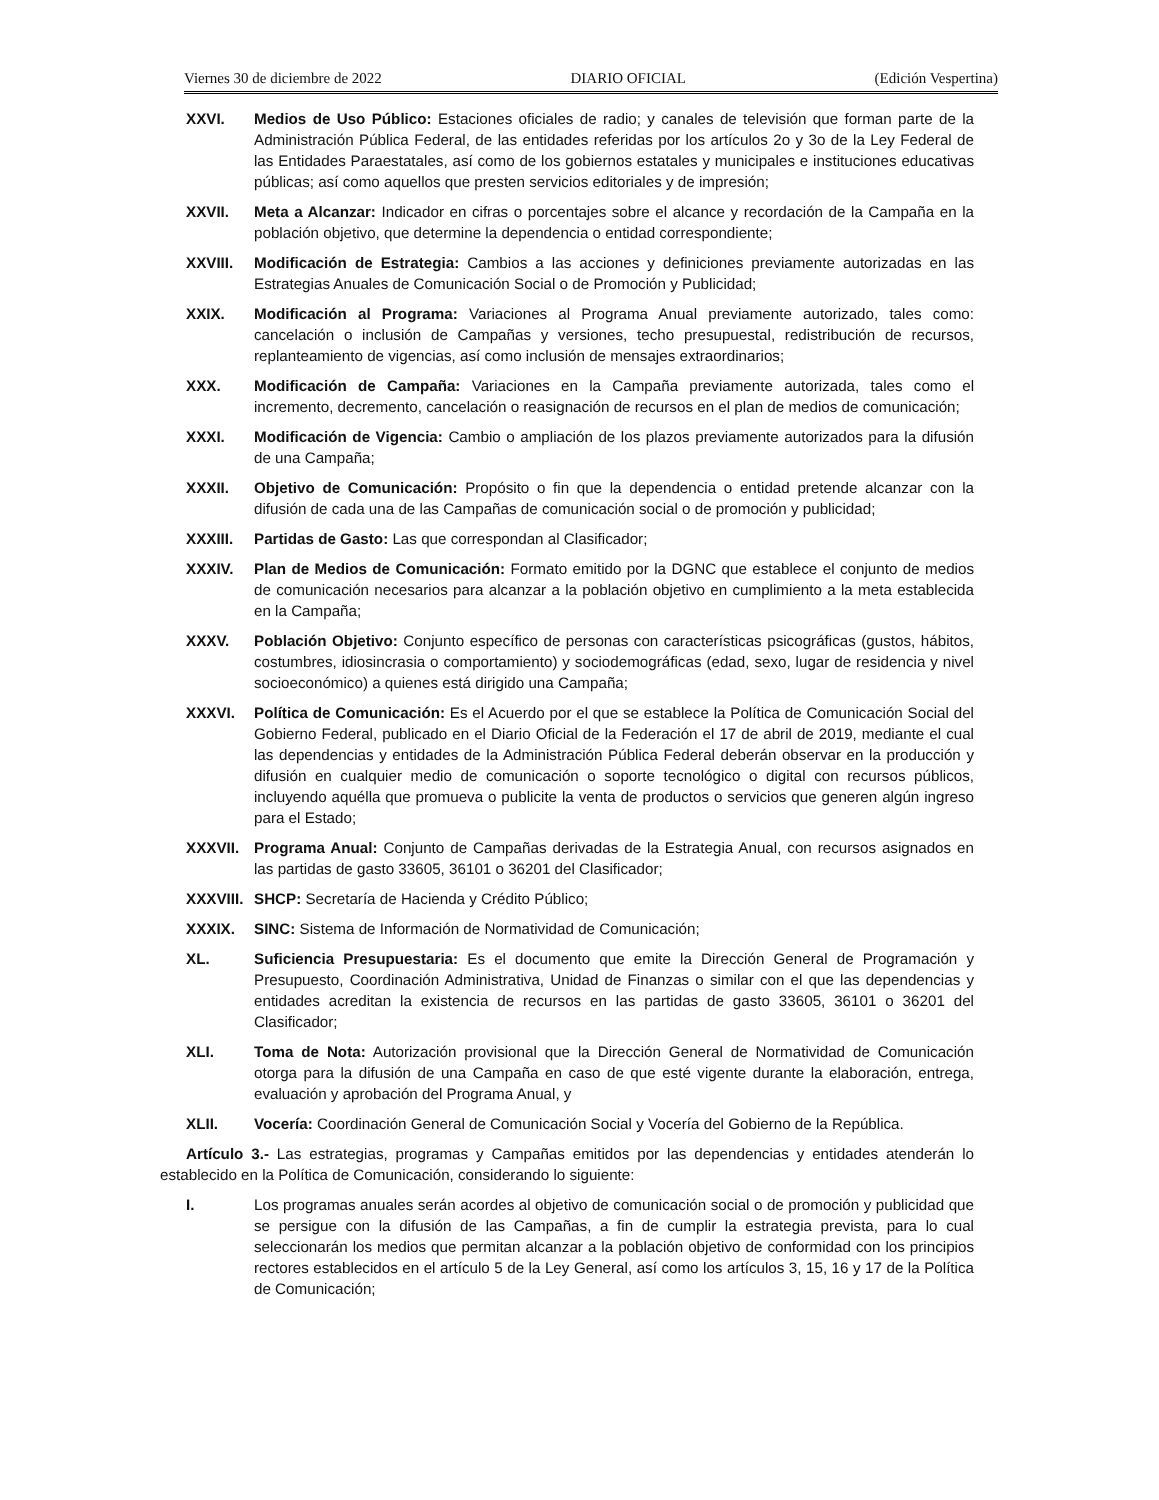Viernes 30 de diciembre de 2022 DIARIO OFICIAL (Edición Vespertina)
XXVI. Medios de Uso Público: Estaciones oficiales de radio; y canales de televisión que forman parte de la Administración Pública Federal, de las entidades referidas por los artículos 2o y 3o de la Ley Federal de las Entidades Paraestatales, así como de los gobiernos estatales y municipales e instituciones educativas públicas; así como aquellos que presten servicios editoriales y de impresión;
XXVII. Meta a Alcanzar: Indicador en cifras o porcentajes sobre el alcance y recordación de la Campaña en la población objetivo, que determine la dependencia o entidad correspondiente;
XXVIII. Modificación de Estrategia: Cambios a las acciones y definiciones previamente autorizadas en las Estrategias Anuales de Comunicación Social o de Promoción y Publicidad;
XXIX. Modificación al Programa: Variaciones al Programa Anual previamente autorizado, tales como: cancelación o inclusión de Campañas y versiones, techo presupuestal, redistribución de recursos, replanteamiento de vigencias, así como inclusión de mensajes extraordinarios;
XXX. Modificación de Campaña: Variaciones en la Campaña previamente autorizada, tales como el incremento, decremento, cancelación o reasignación de recursos en el plan de medios de comunicación;
XXXI. Modificación de Vigencia: Cambio o ampliación de los plazos previamente autorizados para la difusión de una Campaña;
XXXII. Objetivo de Comunicación: Propósito o fin que la dependencia o entidad pretende alcanzar con la difusión de cada una de las Campañas de comunicación social o de promoción y publicidad;
XXXIII. Partidas de Gasto: Las que correspondan al Clasificador;
XXXIV. Plan de Medios de Comunicación: Formato emitido por la DGNC que establece el conjunto de medios de comunicación necesarios para alcanzar a la población objetivo en cumplimiento a la meta establecida en la Campaña;
XXXV. Población Objetivo: Conjunto específico de personas con características psicográficas (gustos, hábitos, costumbres, idiosincrasia o comportamiento) y sociodemográficas (edad, sexo, lugar de residencia y nivel socioeconómico) a quienes está dirigido una Campaña;
XXXVI. Política de Comunicación: Es el Acuerdo por el que se establece la Política de Comunicación Social del Gobierno Federal, publicado en el Diario Oficial de la Federación el 17 de abril de 2019, mediante el cual las dependencias y entidades de la Administración Pública Federal deberán observar en la producción y difusión en cualquier medio de comunicación o soporte tecnológico o digital con recursos públicos, incluyendo aquélla que promueva o publicite la venta de productos o servicios que generen algún ingreso para el Estado;
XXXVII. Programa Anual: Conjunto de Campañas derivadas de la Estrategia Anual, con recursos asignados en las partidas de gasto 33605, 36101 o 36201 del Clasificador;
XXXVIII.
SHCP: Secretaría de Hacienda y Crédito Público;
XXXIX. SINC: Sistema de Información de Normatividad de Comunicación;
XL. Suficiencia Presupuestaria: Es el documento que emite la Dirección General de Programación y Presupuesto, Coordinación Administrativa, Unidad de Finanzas o similar con el que las dependencias y entidades acreditan la existencia de recursos en las partidas de gasto 33605, 36101 o 36201 del Clasificador;
XLI. Toma de Nota: Autorización provisional que la Dirección General de Normatividad de Comunicación otorga para la difusión de una Campaña en caso de que esté vigente durante la elaboración, entrega, evaluación y aprobación del Programa Anual, y
XLII. Vocería: Coordinación General de Comunicación Social y Vocería del Gobierno de la República.
Artículo 3.- Las estrategias, programas y Campañas emitidos por las dependencias y entidades atenderán lo establecido en la Política de Comunicación, considerando lo siguiente:
I. Los programas anuales serán acordes al objetivo de comunicación social o de promoción y publicidad que se persigue con la difusión de las Campañas, a fin de cumplir la estrategia prevista, para lo cual seleccionarán los medios que permitan alcanzar a la población objetivo de conformidad con los principios rectores establecidos en el artículo 5 de la Ley General, así como los artículos 3, 15, 16 y 17 de la Política de Comunicación;